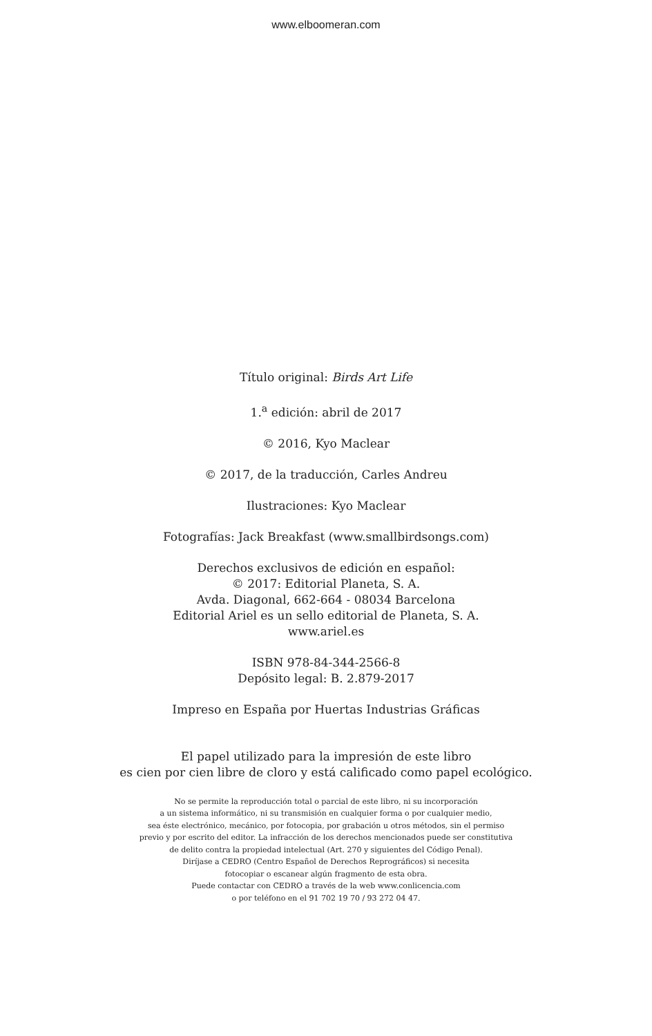www.elboomeran.com
Título original: Birds Art Life
1.<sup>a</sup> edición: abril de 2017
© 2016, Kyo Maclear
© 2017, de la traducción, Carles Andreu
Ilustraciones: Kyo Maclear
Fotografías: Jack Breakfast (www.smallbirdsongs.com)
Derechos exclusivos de edición en español:
© 2017: Editorial Planeta, S. A.
Avda. Diagonal, 662-664 - 08034 Barcelona
Editorial Ariel es un sello editorial de Planeta, S. A.
www.ariel.es
ISBN 978-84-344-2566-8
Depósito legal: B. 2.879-2017
Impreso en España por Huertas Industrias Gráficas
El papel utilizado para la impresión de este libro
es cien por cien libre de cloro y está calificado como papel ecológico.
No se permite la reproducción total o parcial de este libro, ni su incorporación
a un sistema informático, ni su transmisión en cualquier forma o por cualquier medio,
sea éste electrónico, mecánico, por fotocopia, por grabación u otros métodos, sin el permiso
previo y por escrito del editor. La infracción de los derechos mencionados puede ser constitutiva
de delito contra la propiedad intelectual (Art. 270 y siguientes del Código Penal).
Diríjase a CEDRO (Centro Español de Derechos Reprográficos) si necesita
fotocopiar o escanear algún fragmento de esta obra.
Puede contactar con CEDRO a través de la web www.conlicencia.com
o por teléfono en el 91 702 19 70 / 93 272 04 47.